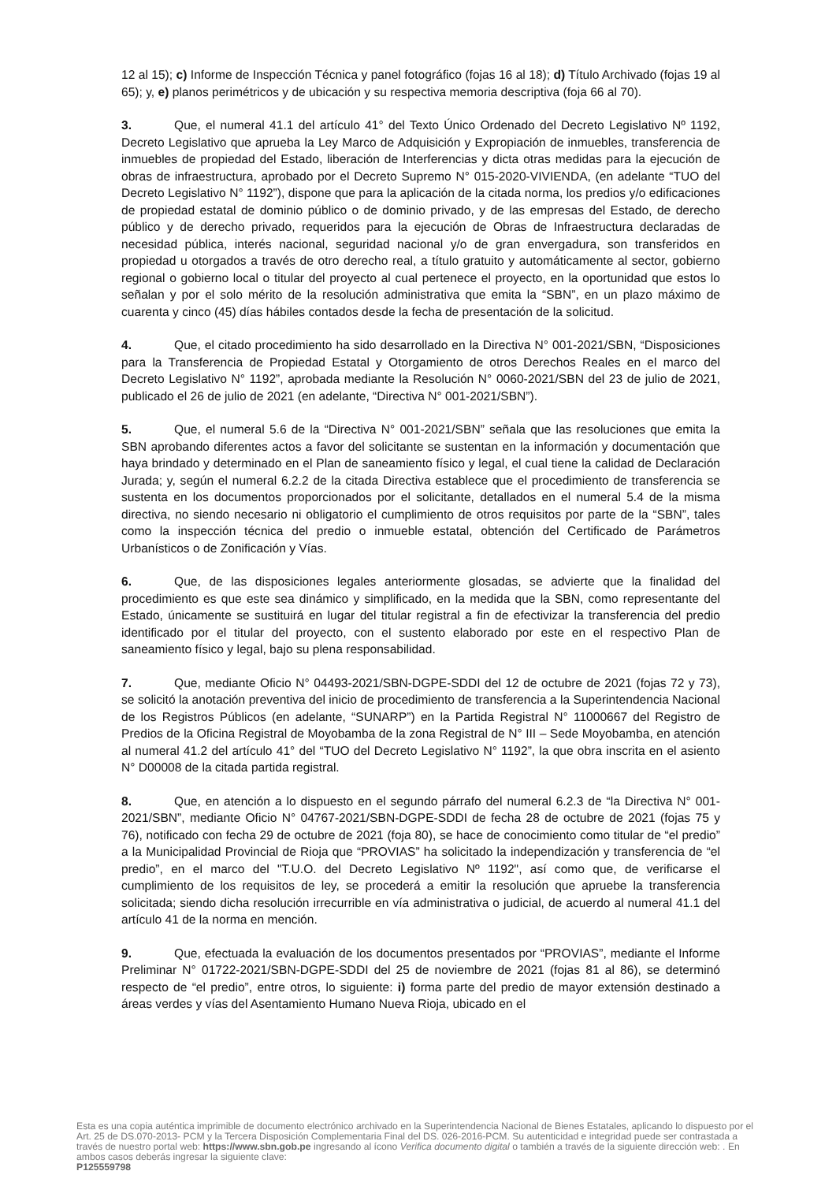12 al 15); c) Informe de Inspección Técnica y panel fotográfico (fojas 16 al 18); d) Título Archivado (fojas 19 al 65); y, e) planos perimétricos y de ubicación y su respectiva memoria descriptiva (foja 66 al 70).
3. Que, el numeral 41.1 del artículo 41° del Texto Único Ordenado del Decreto Legislativo Nº 1192, Decreto Legislativo que aprueba la Ley Marco de Adquisición y Expropiación de inmuebles, transferencia de inmuebles de propiedad del Estado, liberación de Interferencias y dicta otras medidas para la ejecución de obras de infraestructura, aprobado por el Decreto Supremo N° 015-2020-VIVIENDA, (en adelante “TUO del Decreto Legislativo N° 1192”), dispone que para la aplicación de la citada norma, los predios y/o edificaciones de propiedad estatal de dominio público o de dominio privado, y de las empresas del Estado, de derecho público y de derecho privado, requeridos para la ejecución de Obras de Infraestructura declaradas de necesidad pública, interés nacional, seguridad nacional y/o de gran envergadura, son transferidos en propiedad u otorgados a través de otro derecho real, a título gratuito y automáticamente al sector, gobierno regional o gobierno local o titular del proyecto al cual pertenece el proyecto, en la oportunidad que estos lo señalan y por el solo mérito de la resolución administrativa que emita la “SBN”, en un plazo máximo de cuarenta y cinco (45) días hábiles contados desde la fecha de presentación de la solicitud.
4. Que, el citado procedimiento ha sido desarrollado en la Directiva N° 001-2021/SBN, “Disposiciones para la Transferencia de Propiedad Estatal y Otorgamiento de otros Derechos Reales en el marco del Decreto Legislativo N° 1192”, aprobada mediante la Resolución N° 0060-2021/SBN del 23 de julio de 2021, publicado el 26 de julio de 2021 (en adelante, “Directiva N° 001-2021/SBN”).
5. Que, el numeral 5.6 de la “Directiva N° 001-2021/SBN” señala que las resoluciones que emita la SBN aprobando diferentes actos a favor del solicitante se sustentan en la información y documentación que haya brindado y determinado en el Plan de saneamiento físico y legal, el cual tiene la calidad de Declaración Jurada; y, según el numeral 6.2.2 de la citada Directiva establece que el procedimiento de transferencia se sustenta en los documentos proporcionados por el solicitante, detallados en el numeral 5.4 de la misma directiva, no siendo necesario ni obligatorio el cumplimiento de otros requisitos por parte de la “SBN”, tales como la inspección técnica del predio o inmueble estatal, obtención del Certificado de Parámetros Urbanísticos o de Zonificación y Vías.
6. Que, de las disposiciones legales anteriormente glosadas, se advierte que la finalidad del procedimiento es que este sea dinámico y simplificado, en la medida que la SBN, como representante del Estado, únicamente se sustituirá en lugar del titular registral a fin de efectivizar la transferencia del predio identificado por el titular del proyecto, con el sustento elaborado por este en el respectivo Plan de saneamiento físico y legal, bajo su plena responsabilidad.
7. Que, mediante Oficio N° 04493-2021/SBN-DGPE-SDDI del 12 de octubre de 2021 (fojas 72 y 73), se solicitó la anotación preventiva del inicio de procedimiento de transferencia a la Superintendencia Nacional de los Registros Públicos (en adelante, “SUNARP”) en la Partida Registral N° 11000667 del Registro de Predios de la Oficina Registral de Moyobamba de la zona Registral de N° III – Sede Moyobamba, en atención al numeral 41.2 del artículo 41° del “TUO del Decreto Legislativo N° 1192”, la que obra inscrita en el asiento N° D00008 de la citada partida registral.
8. Que, en atención a lo dispuesto en el segundo párrafo del numeral 6.2.3 de “la Directiva N° 001-2021/SBN”, mediante Oficio N° 04767-2021/SBN-DGPE-SDDI de fecha 28 de octubre de 2021 (fojas 75 y 76), notificado con fecha 29 de octubre de 2021 (foja 80), se hace de conocimiento como titular de “el predio” a la Municipalidad Provincial de Rioja que “PROVIAS” ha solicitado la independización y transferencia de “el predio”, en el marco del "T.U.O. del Decreto Legislativo Nº 1192", así como que, de verificarse el cumplimiento de los requisitos de ley, se procederá a emitir la resolución que apruebe la transferencia solicitada; siendo dicha resolución irrecurrible en vía administrativa o judicial, de acuerdo al numeral 41.1 del artículo 41 de la norma en mención.
9. Que, efectuada la evaluación de los documentos presentados por “PROVIAS”, mediante el Informe Preliminar N° 01722-2021/SBN-DGPE-SDDI del 25 de noviembre de 2021 (fojas 81 al 86), se determinó respecto de “el predio”, entre otros, lo siguiente: i) forma parte del predio de mayor extensión destinado a áreas verdes y vías del Asentamiento Humano Nueva Rioja, ubicado en el
Esta es una copia auténtica imprimible de documento electrónico archivado en la Superintendencia Nacional de Bienes Estatales, aplicando lo dispuesto por el Art. 25 de DS.070-2013- PCM y la Tercera Disposición Complementaria Final del DS. 026-2016-PCM. Su autenticidad e integridad puede ser contrastada a través de nuestro portal web: https://www.sbn.gob.pe ingresando al ícono Verifica documento digital o también a través de la siguiente dirección web: . En ambos casos deberás ingresar la siguiente clave:
P125559798